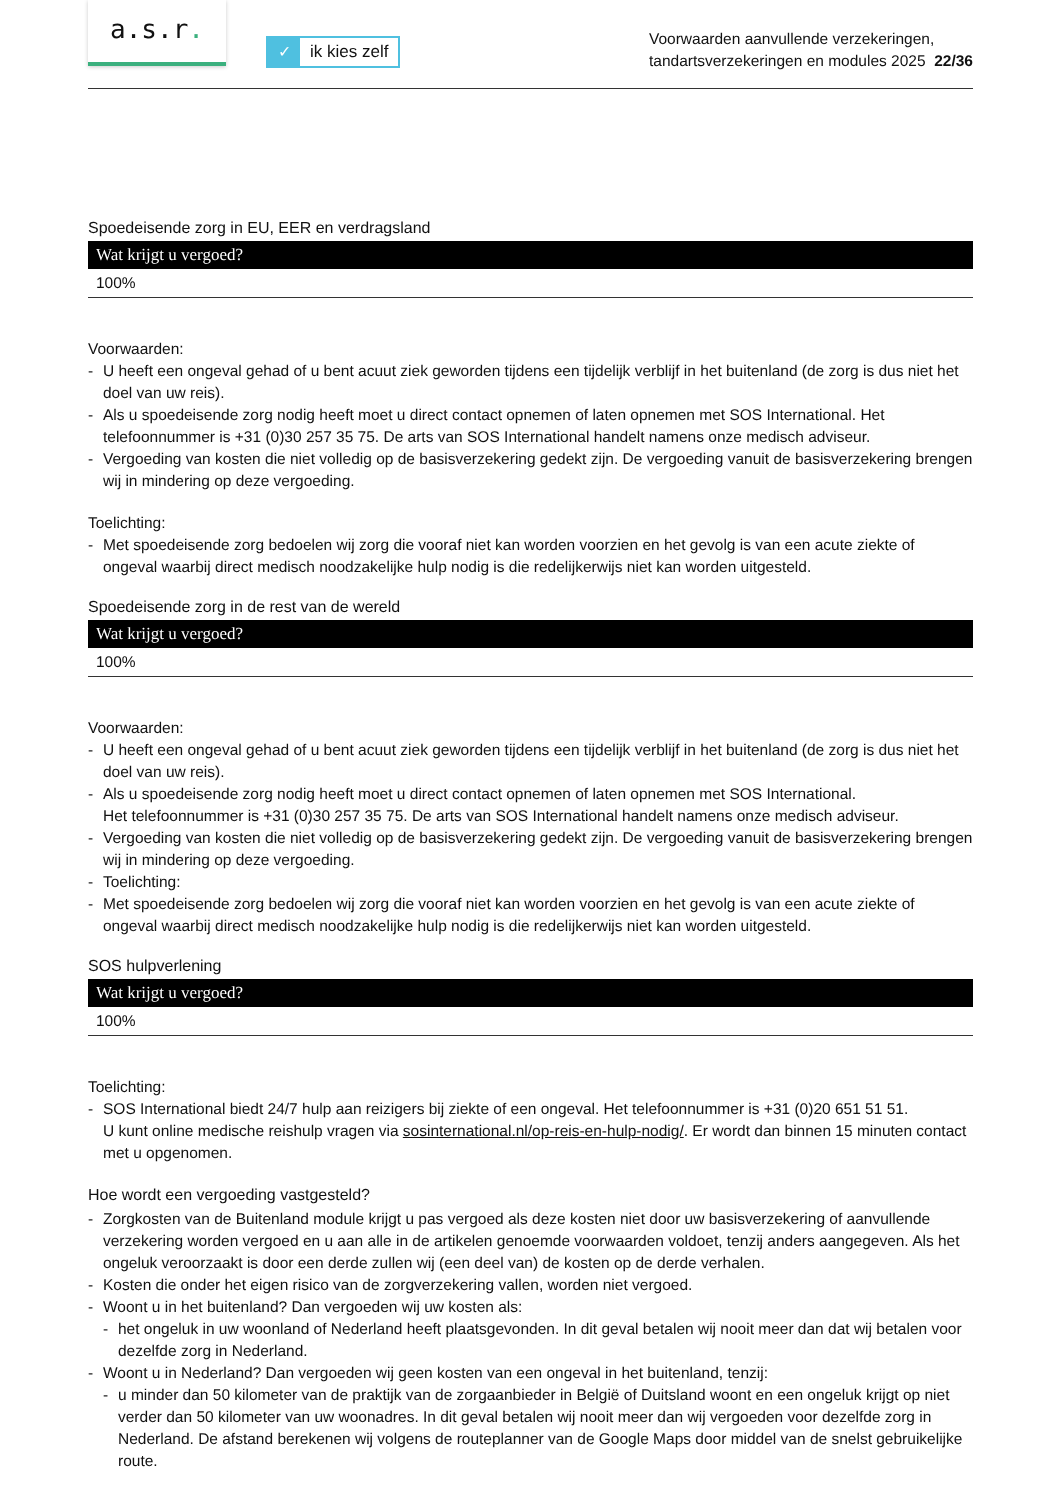a.s.r.
✓ ik kies zelf
Voorwaarden aanvullende verzekeringen,
tandartsverzekeringen en modules 2025 22/36
Spoedeisende zorg in EU, EER en verdragsland
| Wat krijgt u vergoed? |
| --- |
| 100% |
Voorwaarden:
- U heeft een ongeval gehad of u bent acuut ziek geworden tijdens een tijdelijk verblijf in het buitenland (de zorg is dus niet het doel van uw reis).
- Als u spoedeisende zorg nodig heeft moet u direct contact opnemen of laten opnemen met SOS International. Het telefoonnummer is +31 (0)30 257 35 75. De arts van SOS International handelt namens onze medisch adviseur.
- Vergoeding van kosten die niet volledig op de basisverzekering gedekt zijn. De vergoeding vanuit de basisverzekering brengen wij in mindering op deze vergoeding.
Toelichting:
- Met spoedeisende zorg bedoelen wij zorg die vooraf niet kan worden voorzien en het gevolg is van een acute ziekte of ongeval waarbij direct medisch noodzakelijke hulp nodig is die redelijkerwijs niet kan worden uitgesteld.
Spoedeisende zorg in de rest van de wereld
| Wat krijgt u vergoed? |
| --- |
| 100% |
Voorwaarden:
- U heeft een ongeval gehad of u bent acuut ziek geworden tijdens een tijdelijk verblijf in het buitenland (de zorg is dus niet het doel van uw reis).
- Als u spoedeisende zorg nodig heeft moet u direct contact opnemen of laten opnemen met SOS International.
Het telefoonnummer is +31 (0)30 257 35 75. De arts van SOS International handelt namens onze medisch adviseur.
- Vergoeding van kosten die niet volledig op de basisverzekering gedekt zijn. De vergoeding vanuit de basisverzekering brengen wij in mindering op deze vergoeding.
- Toelichting:
- Met spoedeisende zorg bedoelen wij zorg die vooraf niet kan worden voorzien en het gevolg is van een acute ziekte of ongeval waarbij direct medisch noodzakelijke hulp nodig is die redelijkerwijs niet kan worden uitgesteld.
SOS hulpverlening
| Wat krijgt u vergoed? |
| --- |
| 100% |
Toelichting:
- SOS International biedt 24/7 hulp aan reizigers bij ziekte of een ongeval. Het telefoonnummer is +31 (0)20 651 51 51.
U kunt online medische reishulp vragen via sosinternational.nl/op-reis-en-hulp-nodig/. Er wordt dan binnen 15 minuten contact met u opgenomen.
Hoe wordt een vergoeding vastgesteld?
- Zorgkosten van de Buitenland module krijgt u pas vergoed als deze kosten niet door uw basisverzekering of aanvullende verzekering worden vergoed en u aan alle in de artikelen genoemde voorwaarden voldoet, tenzij anders aangegeven. Als het ongeluk veroorzaakt is door een derde zullen wij (een deel van) de kosten op de derde verhalen.
- Kosten die onder het eigen risico van de zorgverzekering vallen, worden niet vergoed.
- Woont u in het buitenland? Dan vergoeden wij uw kosten als:
- het ongeluk in uw woonland of Nederland heeft plaatsgevonden. In dit geval betalen wij nooit meer dan dat wij betalen voor dezelfde zorg in Nederland.
- Woont u in Nederland? Dan vergoeden wij geen kosten van een ongeval in het buitenland, tenzij:
- u minder dan 50 kilometer van de praktijk van de zorgaanbieder in België of Duitsland woont en een ongeluk krijgt op niet verder dan 50 kilometer van uw woonadres. In dit geval betalen wij nooit meer dan wij vergoeden voor dezelfde zorg in Nederland. De afstand berekenen wij volgens de routeplanner van de Google Maps door middel van de snelst gebruikelijke route.